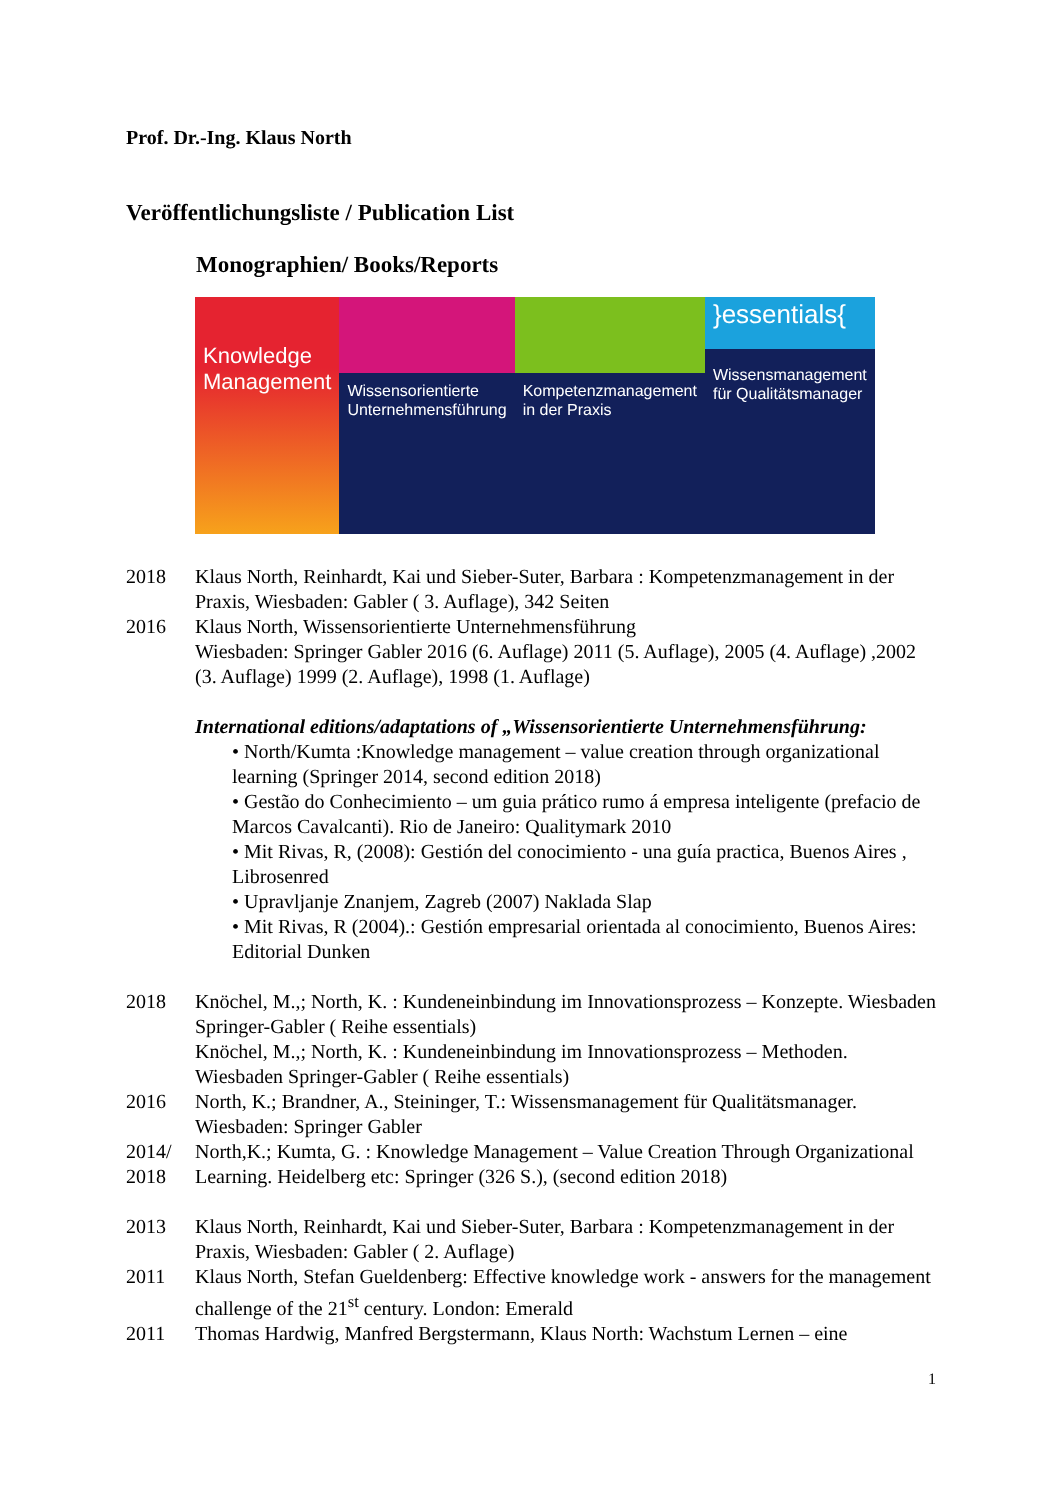Prof. Dr.-Ing. Klaus North
Veröffentlichungsliste / Publication List
Monographien/ Books/Reports
Knowledge Management
Wissensorientierte Unternehmensführung
Kompetenzmanagement in der Praxis
}essentials{
Wissensmanagement für Qualitätsmanager
2018 Klaus North, Reinhardt, Kai und Sieber-Suter, Barbara : Kompetenzmanagement in der Praxis, Wiesbaden: Gabler ( 3. Auflage), 342 Seiten
2016 Klaus North, Wissensorientierte Unternehmensführung
Wiesbaden: Springer Gabler 2016 (6. Auflage) 2011 (5. Auflage), 2005 (4. Auflage) ,2002 (3. Auflage) 1999 (2. Auflage), 1998 (1. Auflage)
International editions/adaptations of „Wissensorientierte Unternehmensführung:
• North/Kumta :Knowledge management – value creation through organizational learning (Springer 2014, second edition 2018)
• Gestão do Conhecimiento – um guia prático rumo á empresa inteligente (prefacio de Marcos Cavalcanti). Rio de Janeiro: Qualitymark 2010
• Mit Rivas, R, (2008): Gestión del conocimiento - una guía practica, Buenos Aires , Librosenred
• Upravljanje Znanjem, Zagreb (2007) Naklada Slap
• Mit Rivas, R (2004).: Gestión empresarial orientada al conocimiento, Buenos Aires: Editorial Dunken
2018 Knöchel, M.,; North, K. : Kundeneinbindung im Innovationsprozess – Konzepte. Wiesbaden Springer-Gabler ( Reihe essentials)
Knöchel, M.,; North, K. : Kundeneinbindung im Innovationsprozess – Methoden. Wiesbaden Springer-Gabler ( Reihe essentials)
2016 North, K.; Brandner, A., Steininger, T.: Wissensmanagement für Qualitätsmanager. Wiesbaden: Springer Gabler
2014/ 2018
North,K.; Kumta, G. : Knowledge Management – Value Creation Through Organizational Learning. Heidelberg etc: Springer (326 S.), (second edition 2018)
2013 Klaus North, Reinhardt, Kai und Sieber-Suter, Barbara : Kompetenzmanagement in der Praxis, Wiesbaden: Gabler ( 2. Auflage)
2011 Klaus North, Stefan Gueldenberg: Effective knowledge work - answers for the management challenge of the 21<sup>st</sup> century. London: Emerald
2011 Thomas Hardwig, Manfred Bergstermann, Klaus North: Wachstum Lernen – eine
1